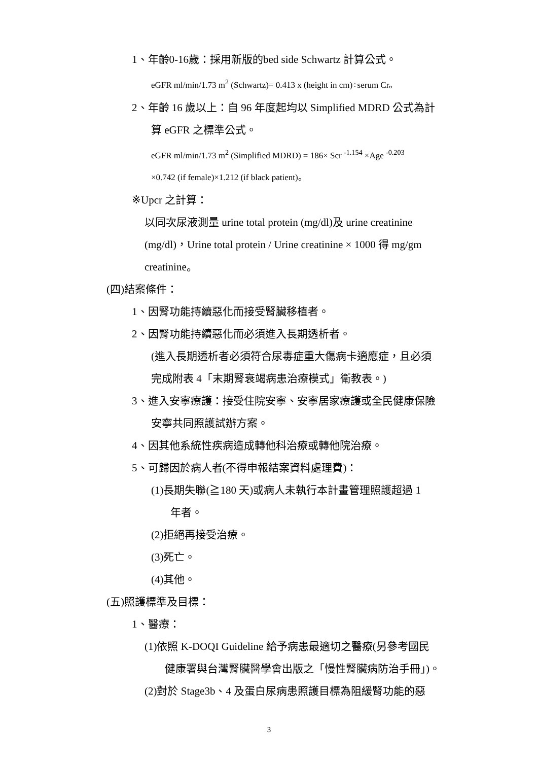1、年齡0-16歲：採用新版的bed side Schwartz 計算公式。
eGFR ml/min/1.73 m<sup>2</sup> (Schwartz)= 0.413 x (height in cm)÷serum Cr。
2、年齡 16 歲以上：自 96 年度起均以 Simplified MDRD 公式為計
算 eGFR 之標準公式。
eGFR ml/min/1.73 m<sup>2</sup> (Simplified MDRD) = 186× Scr <sup>-1.154</sup> ×Age <sup>-0.203</sup>
×0.742 (if female)×1.212 (if black patient)。
※Upcr 之計算：
以同次尿液測量 urine total protein (mg/dl)及 urine creatinine
(mg/dl)，Urine total protein / Urine creatinine × 1000 得 mg/gm
creatinine。
(四)結案條件：
1、因腎功能持續惡化而接受腎臟移植者。
2、因腎功能持續惡化而必須進入長期透析者。
(進入長期透析者必須符合尿毒症重大傷病卡適應症，且必須
完成附表 4「末期腎衰竭病患治療模式」衛教表。)
3、進入安寧療護：接受住院安寧、安寧居家療護或全民健康保險
安寧共同照護試辦方案。
4、因其他系統性疾病造成轉他科治療或轉他院治療。
5、可歸因於病人者(不得申報結案資料處理費)：
(1)長期失聯(≧180 天)或病人未執行本計畫管理照護超過 1
年者。
(2)拒絕再接受治療。
(3)死亡。
(4)其他。
(五)照護標準及目標：
1、醫療：
(1)依照 K-DOQI Guideline 給予病患最適切之醫療(另參考國民
健康署與台灣腎臟醫學會出版之「慢性腎臟病防治手冊」)。
(2)對於 Stage3b、4 及蛋白尿病患照護目標為阻緩腎功能的惡
3